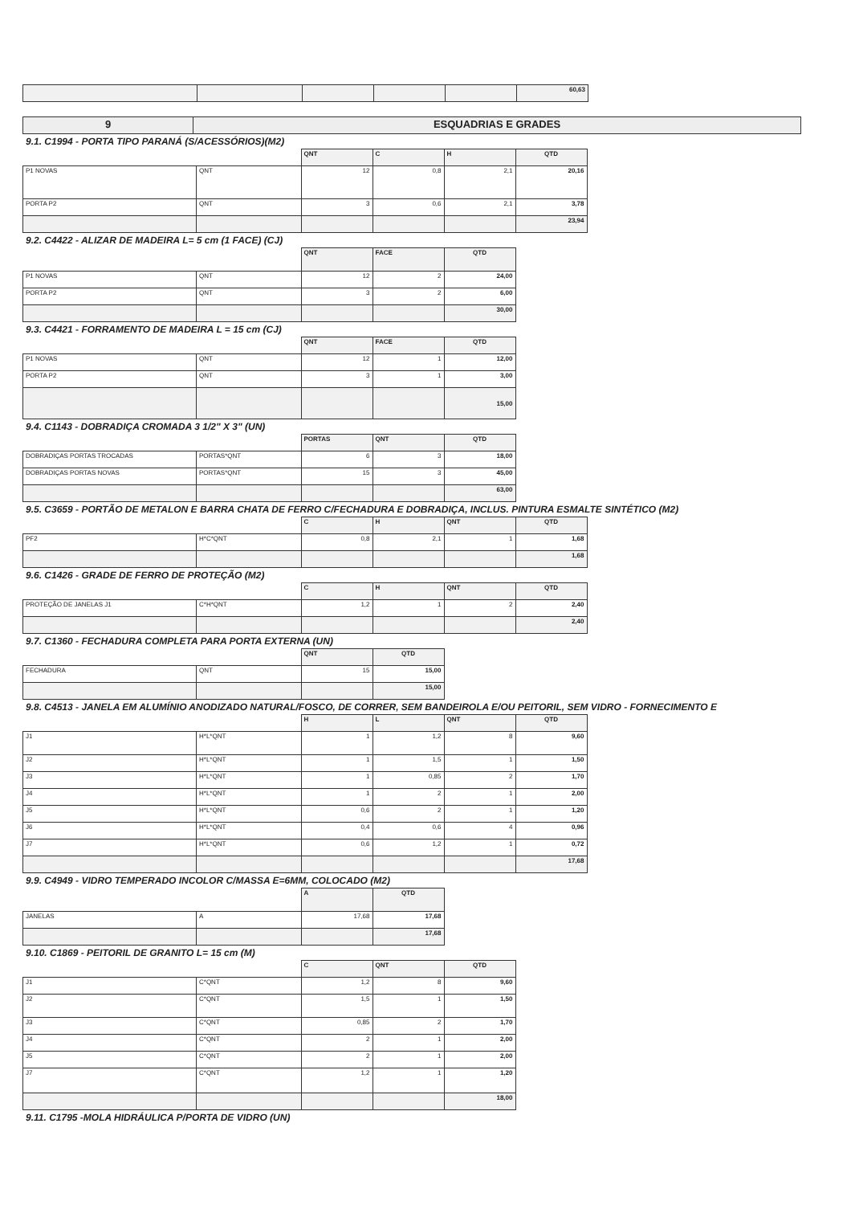| | | | | | 60,63 |
| 9 | ESQUADRIAS E GRADES |
9.1. C1994 - PORTA TIPO PARANÁ (S/ACESSÓRIOS)(M2)
| | | QNT | C | H | QTD |
| P1 NOVAS | QNT | 12 | 0,8 | 2,1 | 20,16 |
| PORTA P2 | QNT | 3 | 0,6 | 2,1 | 3,78 |
| | | | | | 23,94 |
9.2. C4422 - ALIZAR DE MADEIRA L= 5 cm (1 FACE) (CJ)
| | | QNT | FACE | QTD |
| P1 NOVAS | QNT | 12 | 2 | 24,00 |
| PORTA P2 | QNT | 3 | 2 | 6,00 |
| | | | | 30,00 |
9.3. C4421 - FORRAMENTO DE MADEIRA L = 15 cm (CJ)
| | | QNT | FACE | QTD |
| P1 NOVAS | QNT | 12 | 1 | 12,00 |
| PORTA P2 | QNT | 3 | 1 | 3,00 |
| | | | | 15,00 |
9.4. C1143 - DOBRADIÇA CROMADA 3 1/2" X 3" (UN)
| | | PORTAS | QNT | QTD |
| DOBRADIÇAS PORTAS TROCADAS | PORTAS*QNT | 6 | 3 | 18,00 |
| DOBRADIÇAS PORTAS NOVAS | PORTAS*QNT | 15 | 3 | 45,00 |
| | | | | 63,00 |
9.5. C3659 - PORTÃO DE METALON E BARRA CHATA DE FERRO C/FECHADURA E DOBRADIÇA, INCLUS. PINTURA ESMALTE SINTÉTICO (M2)
| | | C | H | QNT | QTD |
| PF2 | H*C*QNT | 0,8 | 2,1 | 1 | 1,68 |
| | | | | | 1,68 |
9.6. C1426 - GRADE DE FERRO DE PROTEÇÃO (M2)
| | | C | H | QNT | QTD |
| PROTEÇÃO DE JANELAS J1 | C*H*QNT | 1,2 | 1 | 2 | 2,40 |
| | | | | | 2,40 |
9.7. C1360 - FECHADURA COMPLETA PARA PORTA EXTERNA (UN)
| | | QNT | QTD |
| FECHADURA | QNT | 15 | 15,00 |
| | | | 15,00 |
9.8. C4513 - JANELA EM ALUMÍNIO ANODIZADO NATURAL/FOSCO, DE CORRER, SEM BANDEIROLA E/OU PEITORIL, SEM VIDRO - FORNECIMENTO E
| | | H | L | QNT | QTD |
| J1 | H*L*QNT | 1 | 1,2 | 8 | 9,60 |
| J2 | H*L*QNT | 1 | 1,5 | 1 | 1,50 |
| J3 | H*L*QNT | 1 | 0,85 | 2 | 1,70 |
| J4 | H*L*QNT | 1 | 2 | 1 | 2,00 |
| J5 | H*L*QNT | 0,6 | 2 | 1 | 1,20 |
| J6 | H*L*QNT | 0,4 | 0,6 | 4 | 0,96 |
| J7 | H*L*QNT | 0,6 | 1,2 | 1 | 0,72 |
| | | | | | 17,68 |
9.9. C4949 - VIDRO TEMPERADO INCOLOR C/MASSA E=6MM, COLOCADO (M2)
| | | A | QTD |
| JANELAS | A | 17,68 | 17,68 |
| | | | 17,68 |
9.10. C1869 - PEITORIL DE GRANITO L= 15 cm (M)
| | | C | QNT | QTD |
| J1 | C*QNT | 1,2 | 8 | 9,60 |
| J2 | C*QNT | 1,5 | 1 | 1,50 |
| J3 | C*QNT | 0,85 | 2 | 1,70 |
| J4 | C*QNT | 2 | 1 | 2,00 |
| J5 | C*QNT | 2 | 1 | 2,00 |
| J7 | C*QNT | 1,2 | 1 | 1,20 |
| | | | | 18,00 |
9.11. C1795 -MOLA HIDRÁULICA P/PORTA DE VIDRO (UN)